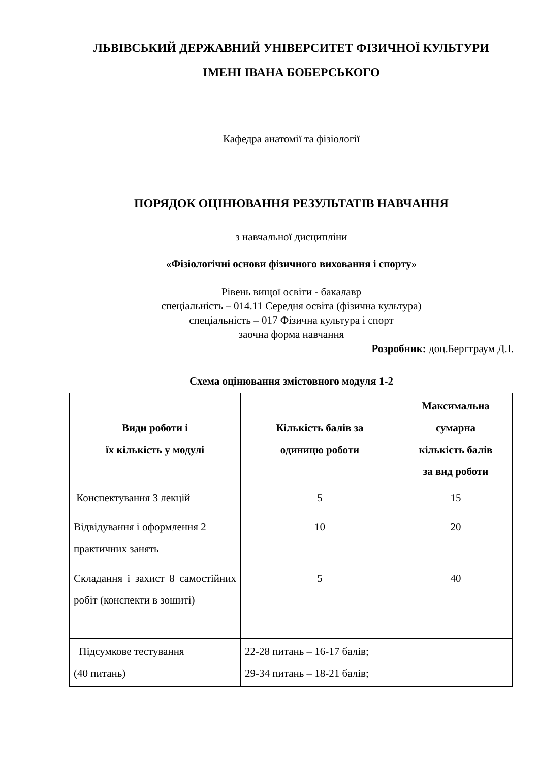ЛЬВІВСЬКИЙ ДЕРЖАВНИЙ УНІВЕРСИТЕТ ФІЗИЧНОЇ КУЛЬТУРИ
ІМЕНІ ІВАНА БОБЕРСЬКОГО
Кафедра анатомії та фізіології
ПОРЯДОК ОЦІНЮВАННЯ РЕЗУЛЬТАТІВ НАВЧАННЯ
з навчальної дисципліни
«Фізіологічні основи фізичного виховання і спорту»
Рівень вищої освіти - бакалавр
спеціальність – 014.11 Середня освіта (фізична культура)
спеціальність – 017 Фізична культура і спорт
заочна форма навчання
Розробник: доц.Бергтраум Д.І.
Схема оцінювання змістовного модуля 1-2
| Види роботи і їх кількість у модулі | Кількість балів за одиницю роботи | Максимальна сумарна кількість балів за вид роботи |
| --- | --- | --- |
| Конспектування 3 лекцій | 5 | 15 |
| Відвідування і оформлення 2 практичних занять | 10 | 20 |
| Складання і захист 8 самостійних робіт (конспекти в зошиті) | 5 | 40 |
| Підсумкове тестування (40 питань) | 22-28 питань – 16-17 балів; 29-34 питань – 18-21 балів; | |